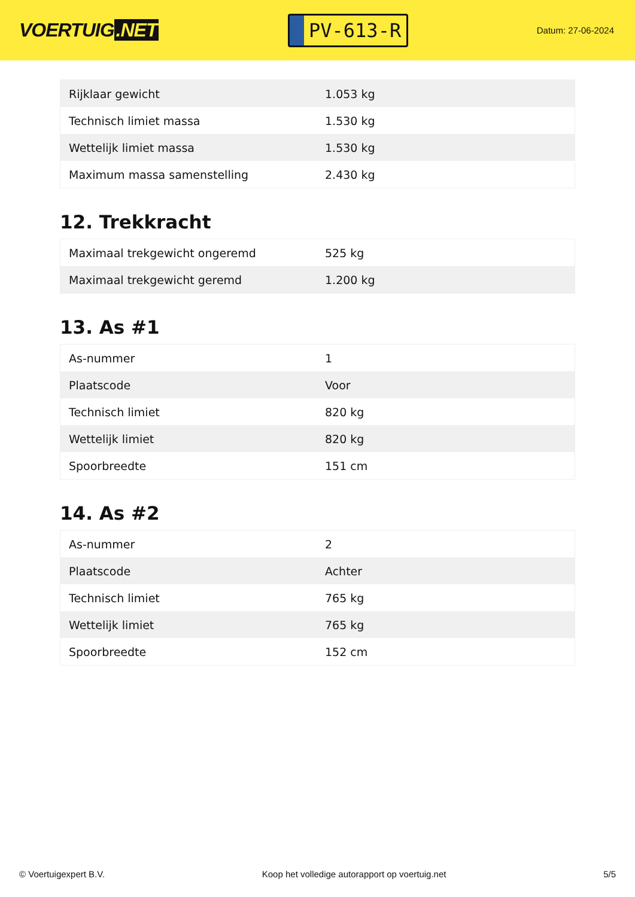VOERTUIG.NET
PV-613-R
Datum: 27-06-2024
| Rijklaar gewicht | 1.053 kg |
| Technisch limiet massa | 1.530 kg |
| Wettelijk limiet massa | 1.530 kg |
| Maximum massa samenstelling | 2.430 kg |
12. Trekkracht
| Maximaal trekgewicht ongeremd | 525 kg |
| Maximaal trekgewicht geremd | 1.200 kg |
13. As #1
| As-nummer | 1 |
| Plaatscode | Voor |
| Technisch limiet | 820 kg |
| Wettelijk limiet | 820 kg |
| Spoorbreedte | 151 cm |
14. As #2
| As-nummer | 2 |
| Plaatscode | Achter |
| Technisch limiet | 765 kg |
| Wettelijk limiet | 765 kg |
| Spoorbreedte | 152 cm |
© Voertuigexpert B.V. Koop het volledige autorapport op voertuig.net 5/5